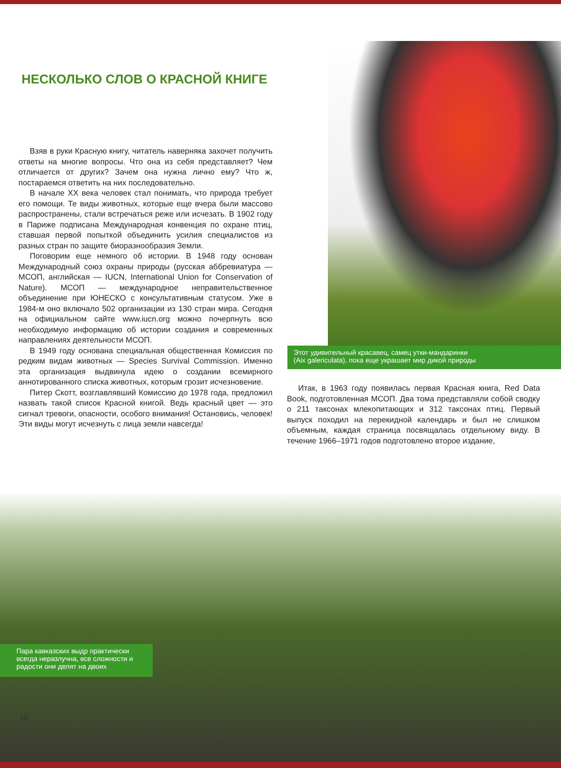НЕСКОЛЬКО СЛОВ О КРАСНОЙ КНИГЕ
Взяв в руки Красную книгу, читатель наверняка захочет получить ответы на многие вопросы. Что она из себя представляет? Чем отличается от других? Зачем она нужна лично ему? Что ж, постараемся ответить на них последовательно.
В начале XX века человек стал понимать, что природа требует его помощи. Те виды животных, которые еще вчера были массово распространены, стали встречаться реже или исчезать. В 1902 году в Париже подписана Международная конвенция по охране птиц, ставшая первой попыткой объединить усилия специалистов из разных стран по защите биоразнообразия Земли.
Поговорим еще немного об истории. В 1948 году основан Международный союз охраны природы (русская аббревиатура — МСОП, английская — IUCN, International Union for Conservation of Nature). МСОП — международное неправительственное объединение при ЮНЕСКО с консультативным статусом. Уже в 1984-м оно включало 502 организации из 130 стран мира. Сегодня на официальном сайте www.iucn.org можно почерпнуть всю необходимую информацию об истории создания и современных направлениях деятельности МСОП.
В 1949 году основана специальная общественная Комиссия по редким видам животных — Species Survival Commission. Именно эта организация выдвинула идею о создании всемирного аннотированного списка животных, которым грозит исчезновение.
Питер Скотт, возглавлявший Комиссию до 1978 года, предложил назвать такой список Красной книгой. Ведь красный цвет — это сигнал тревоги, опасности, особого внимания! Остановись, человек! Эти виды могут исчезнуть с лица земли навсегда!
Этот удивительный красавец, самец утки-мандаринки
(Aix galericulata), пока еще украшает мир дикой природы
Итак, в 1963 году появилась первая Красная книга, Red Data Book, подготовленная МСОП. Два тома представляли собой сводку о 211 таксонах млекопитающих и 312 таксонах птиц. Первый выпуск походил на перекидной календарь и был не слишком объемным, каждая страница посвящалась отдельному виду. В течение 1966–1971 годов подготовлено второе издание,
Пара кавказских выдр практически всегда неразлучна, все сложности и радости они делят на двоих
10